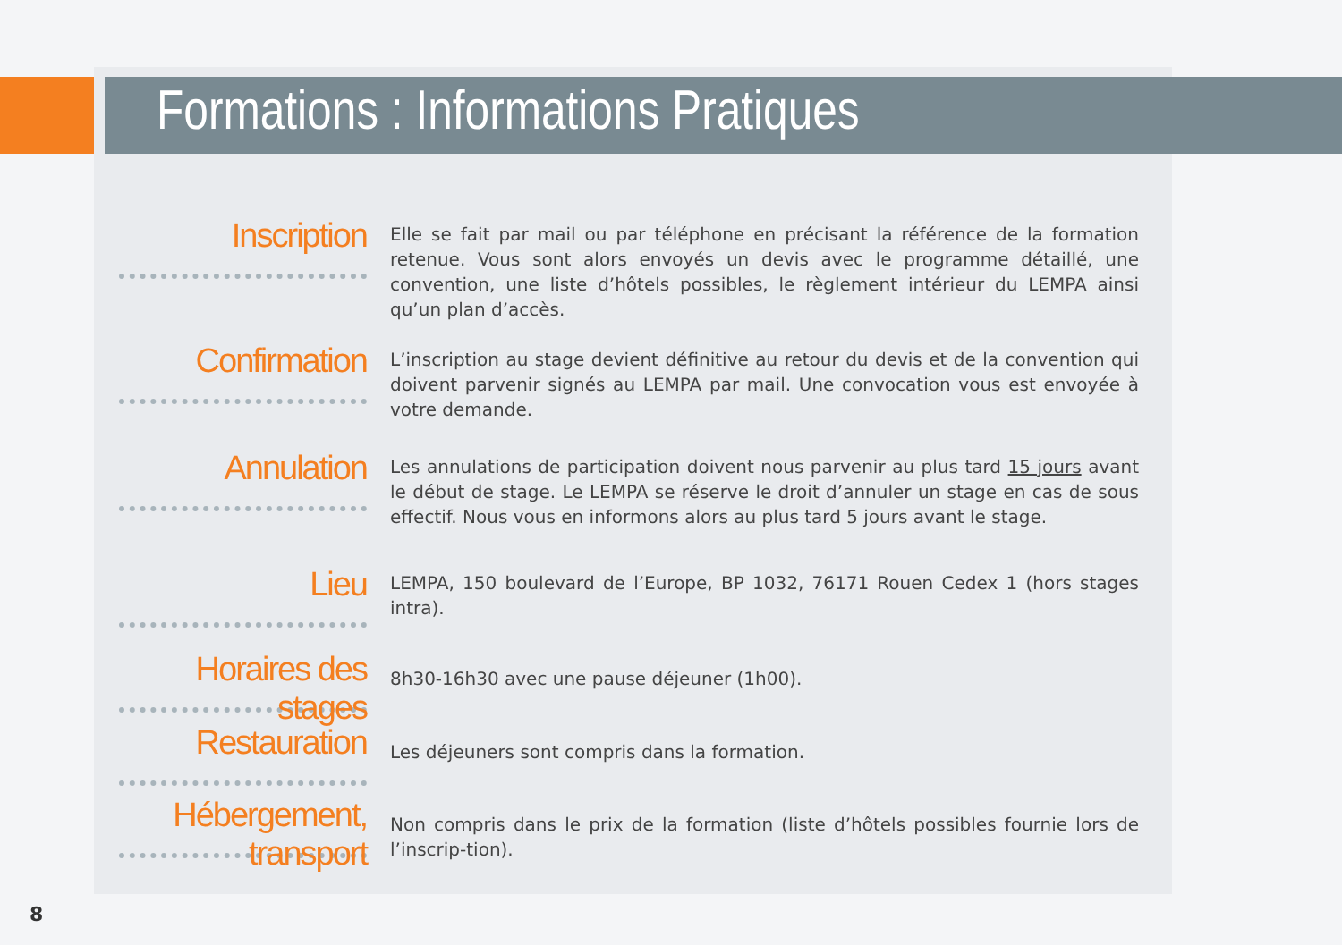Formations : Informations Pratiques
Inscription
Elle se fait par mail ou par téléphone en précisant la référence de la formation retenue. Vous sont alors envoyés un devis avec le programme détaillé, une convention, une liste d’hôtels possibles, le règlement intérieur du LEMPA ainsi qu’un plan d’accès.
Confirmation
L’inscription au stage devient définitive au retour du devis et de la convention qui doivent parvenir signés au LEMPA par mail. Une convocation vous est envoyée à votre demande.
Annulation
Les annulations de participation doivent nous parvenir au plus tard 15 jours avant le début de stage. Le LEMPA se réserve le droit d’annuler un stage en cas de sous effectif. Nous vous en informons alors au plus tard 5 jours avant le stage.
Lieu
LEMPA, 150 boulevard de l’Europe, BP 1032, 76171 Rouen Cedex 1 (hors stages intra).
Horaires des stages
8h30-16h30 avec une pause déjeuner (1h00).
Restauration
Les déjeuners sont compris dans la formation.
Hébergement, transport
Non compris dans le prix de la formation (liste d’hôtels possibles fournie lors de l’inscrip-tion).
8